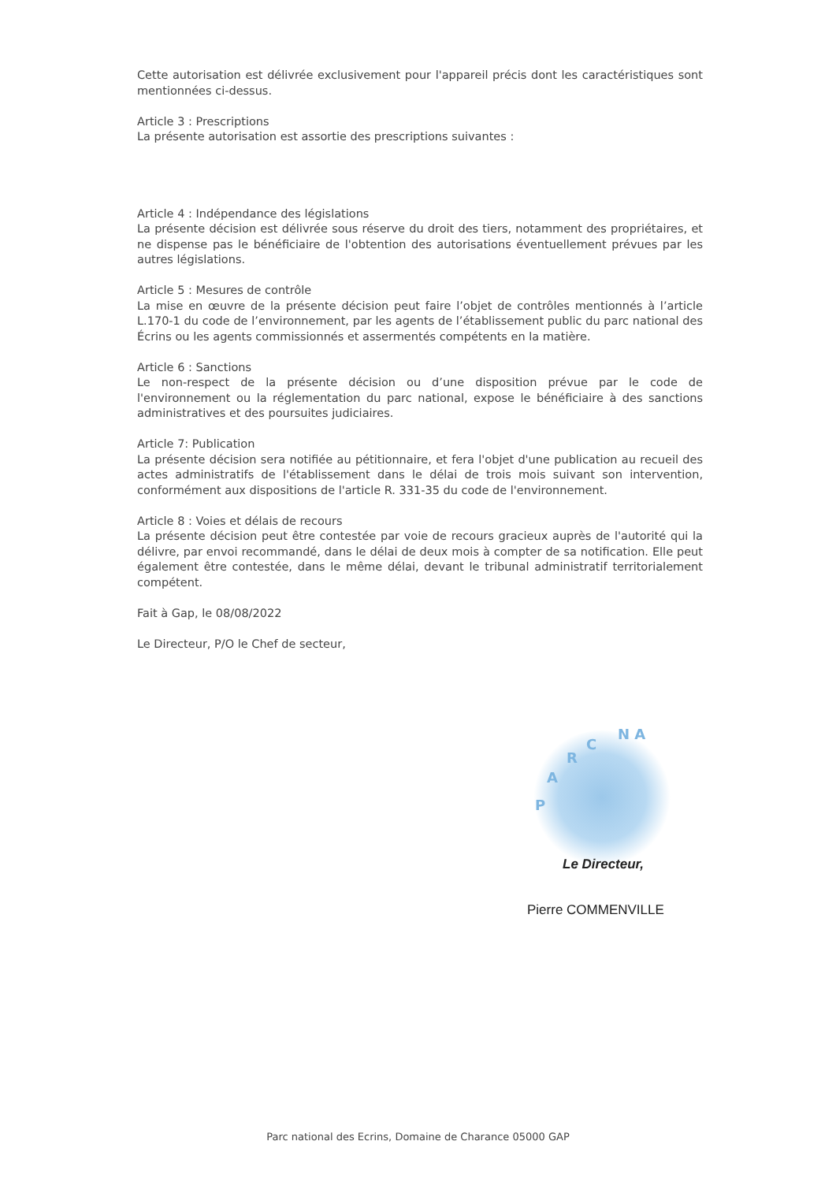Cette autorisation est délivrée exclusivement pour l'appareil précis dont les caractéristiques sont mentionnées ci-dessus.
Article 3 : Prescriptions
La présente autorisation est assortie des prescriptions suivantes :
Article 4 : Indépendance des législations
La présente décision est délivrée sous réserve du droit des tiers, notamment des propriétaires, et ne dispense pas le bénéficiaire de l'obtention des autorisations éventuellement prévues par les autres législations.
Article 5 : Mesures de contrôle
La mise en œuvre de la présente décision peut faire l’objet de contrôles mentionnés à l’article L.170-1 du code de l’environnement, par les agents de l’établissement public du parc national des Écrins ou les agents commissionnés et assermentés compétents en la matière.
Article 6 : Sanctions
Le non-respect de la présente décision ou d’une disposition prévue par le code de l'environnement ou la réglementation du parc national, expose le bénéficiaire à des sanctions administratives et des poursuites judiciaires.
Article 7: Publication
La présente décision sera notifiée au pétitionnaire, et fera l'objet d'une publication au recueil des actes administratifs de l'établissement dans le délai de trois mois suivant son intervention, conformément aux dispositions de l'article R. 331-35 du code de l'environnement.
Article 8 : Voies et délais de recours
La présente décision peut être contestée par voie de recours gracieux auprès de l'autorité qui la délivre, par envoi recommandé, dans le délai de deux mois à compter de sa notification. Elle peut également être contestée, dans le même délai, devant le tribunal administratif territorialement compétent.
Fait à Gap, le 08/08/2022
Le Directeur, P/O le Chef de secteur,
P
A
R
C
N A
Le Directeur,
Pierre COMMENVILLE
Parc national des Ecrins, Domaine de Charance 05000 GAP